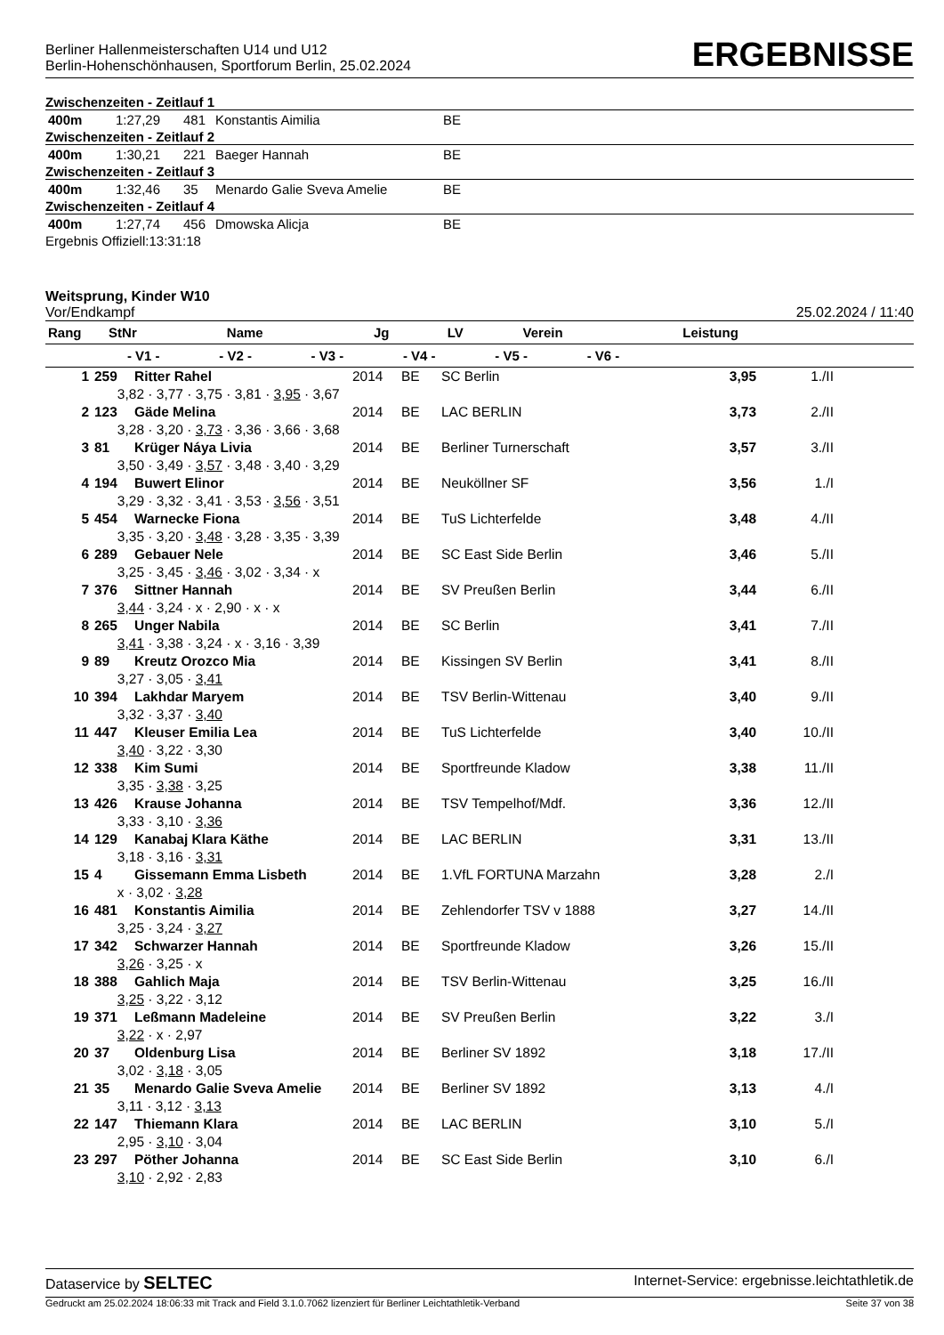Berliner Hallenmeisterschaften U14 und U12
Berlin-Hohenschönhausen, Sportforum Berlin, 25.02.2024
ERGEBNISSE
Zwischenzeiten - Zeitlauf 1
| 400m | 1:27,29 | 481 | Konstantis Aimilia | BE |
Zwischenzeiten - Zeitlauf 2
| 400m | 1:30,21 | 221 | Baeger Hannah | BE |
Zwischenzeiten - Zeitlauf 3
| 400m | 1:32,46 | 35 | Menardo Galie Sveva Amelie | BE |
Zwischenzeiten - Zeitlauf 4
| 400m | 1:27,74 | 456 | Dmowska Alicja | BE |
Ergebnis Offiziell:13:31:18
Weitsprung, Kinder W10
Vor/Endkampf 25.02.2024 / 11:40
| Rang | StNr | Name | Jg | LV | Verein | Leistung | |
| --- | --- | --- | --- | --- | --- | --- | --- |
| | - V1 - - V2 - - V3 - - V4 - - V5 - - V6 - | | | | | | |
| 1 | 259 | Ritter Rahel | 2014 | BE | SC Berlin | 3,95 | 1./II |
| | 3,82 · 3,77 · 3,75 · 3,81 · 3,95 · 3,67 | | | | | | |
| 2 | 123 | Gäde Melina | 2014 | BE | LAC BERLIN | 3,73 | 2./II |
| | 3,28 · 3,20 · 3,73 · 3,36 · 3,66 · 3,68 | | | | | | |
| 3 | 81 | Krüger Náya Livia | 2014 | BE | Berliner Turnerschaft | 3,57 | 3./II |
| | 3,50 · 3,49 · 3,57 · 3,48 · 3,40 · 3,29 | | | | | | |
| 4 | 194 | Buwert Elinor | 2014 | BE | Neuköllner SF | 3,56 | 1./I |
| | 3,29 · 3,32 · 3,41 · 3,53 · 3,56 · 3,51 | | | | | | |
| 5 | 454 | Warnecke Fiona | 2014 | BE | TuS Lichterfelde | 3,48 | 4./II |
| | 3,35 · 3,20 · 3,48 · 3,28 · 3,35 · 3,39 | | | | | | |
| 6 | 289 | Gebauer Nele | 2014 | BE | SC East Side Berlin | 3,46 | 5./II |
| | 3,25 · 3,45 · 3,46 · 3,02 · 3,34 · x | | | | | | |
| 7 | 376 | Sittner Hannah | 2014 | BE | SV Preußen Berlin | 3,44 | 6./II |
| | 3,44 · 3,24 · x · 2,90 · x · x | | | | | | |
| 8 | 265 | Unger Nabila | 2014 | BE | SC Berlin | 3,41 | 7./II |
| | 3,41 · 3,38 · 3,24 · x · 3,16 · 3,39 | | | | | | |
| 9 | 89 | Kreutz Orozco Mia | 2014 | BE | Kissingen SV Berlin | 3,41 | 8./II |
| | 3,27 · 3,05 · 3,41 | | | | | | |
| 10 | 394 | Lakhdar Maryem | 2014 | BE | TSV Berlin-Wittenau | 3,40 | 9./II |
| | 3,32 · 3,37 · 3,40 | | | | | | |
| 11 | 447 | Kleuser Emilia Lea | 2014 | BE | TuS Lichterfelde | 3,40 | 10./II |
| | 3,40 · 3,22 · 3,30 | | | | | | |
| 12 | 338 | Kim Sumi | 2014 | BE | Sportfreunde Kladow | 3,38 | 11./II |
| | 3,35 · 3,38 · 3,25 | | | | | | |
| 13 | 426 | Krause Johanna | 2014 | BE | TSV Tempelhof/Mdf. | 3,36 | 12./II |
| | 3,33 · 3,10 · 3,36 | | | | | | |
| 14 | 129 | Kanabaj Klara Käthe | 2014 | BE | LAC BERLIN | 3,31 | 13./II |
| | 3,18 · 3,16 · 3,31 | | | | | | |
| 15 | 4 | Gissemann Emma Lisbeth | 2014 | BE | 1.VfL FORTUNA Marzahn | 3,28 | 2./I |
| | x · 3,02 · 3,28 | | | | | | |
| 16 | 481 | Konstantis Aimilia | 2014 | BE | Zehlendorfer TSV v 1888 | 3,27 | 14./II |
| | 3,25 · 3,24 · 3,27 | | | | | | |
| 17 | 342 | Schwarzer Hannah | 2014 | BE | Sportfreunde Kladow | 3,26 | 15./II |
| | 3,26 · 3,25 · x | | | | | | |
| 18 | 388 | Gahlich Maja | 2014 | BE | TSV Berlin-Wittenau | 3,25 | 16./II |
| | 3,25 · 3,22 · 3,12 | | | | | | |
| 19 | 371 | Leßmann Madeleine | 2014 | BE | SV Preußen Berlin | 3,22 | 3./I |
| | 3,22 · x · 2,97 | | | | | | |
| 20 | 37 | Oldenburg Lisa | 2014 | BE | Berliner SV 1892 | 3,18 | 17./II |
| | 3,02 · 3,18 · 3,05 | | | | | | |
| 21 | 35 | Menardo Galie Sveva Amelie | 2014 | BE | Berliner SV 1892 | 3,13 | 4./I |
| | 3,11 · 3,12 · 3,13 | | | | | | |
| 22 | 147 | Thiemann Klara | 2014 | BE | LAC BERLIN | 3,10 | 5./I |
| | 2,95 · 3,10 · 3,04 | | | | | | |
| 23 | 297 | Pöther Johanna | 2014 | BE | SC East Side Berlin | 3,10 | 6./I |
| | 3,10 · 2,92 · 2,83 | | | | | | |
Dataservice by SELTEC Internet-Service: ergebnisse.leichtathletik.de
Gedruckt am 25.02.2024 18:06:33 mit Track and Field 3.1.0.7062 lizenziert für Berliner Leichtathletik-Verband Seite 37 von 38